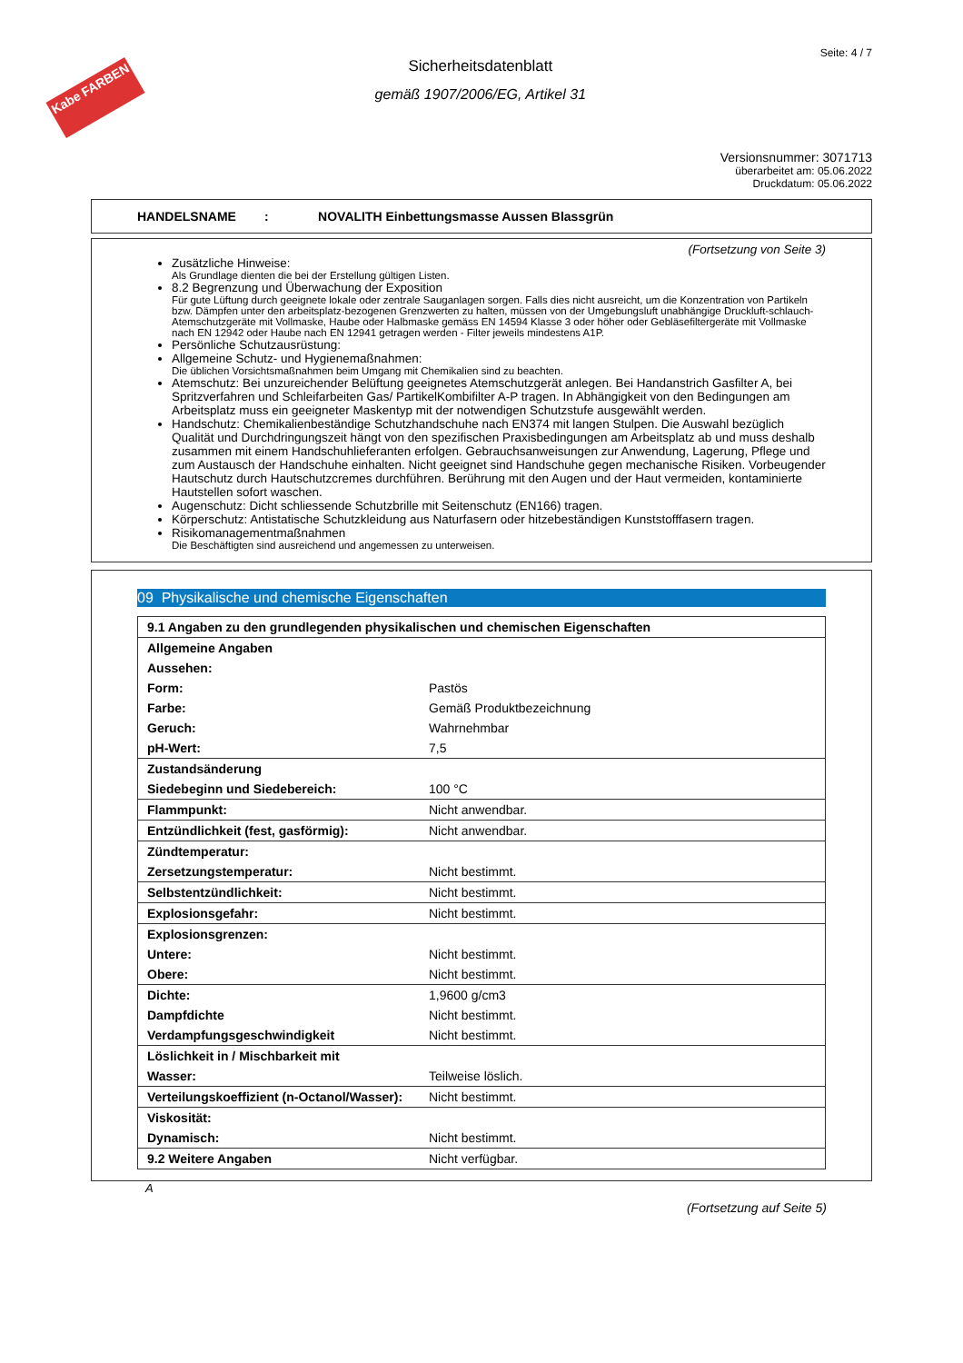Kabe FARBEN
Sicherheitsdatenblatt
gemäß 1907/2006/EG, Artikel 31
Seite: 4 / 7
Versionsnummer: 3071713
überarbeitet am: 05.06.2022
Druckdatum: 05.06.2022
HANDELSNAME : NOVALITH Einbettungsmasse Aussen Blassgrün
(Fortsetzung von Seite 3)
Zusätzliche Hinweise:
Als Grundlage dienten die bei der Erstellung gültigen Listen.
8.2 Begrenzung und Überwachung der Exposition
Für gute Lüftung durch geeignete lokale oder zentrale Sauganlagen sorgen. Falls dies nicht ausreicht, um die Konzentration von Partikeln bzw. Dämpfen unter den arbeitsplatz-bezogenen Grenzwerten zu halten, müssen von der Umgebungsluft unabhängige Druckluft-schlauch-Atemschutzgeräte mit Vollmaske, Haube oder Halbmaske gemäss EN 14594 Klasse 3 oder höher oder Gebläsefiltergeräte mit Vollmaske nach EN 12942 oder Haube nach EN 12941 getragen werden - Filter jeweils mindestens A1P.
Persönliche Schutzausrüstung:
Allgemeine Schutz- und Hygienemaßnahmen:
Die üblichen Vorsichtsmaßnahmen beim Umgang mit Chemikalien sind zu beachten.
Atemschutz: Bei unzureichender Belüftung geeignetes Atemschutzgerät anlegen. Bei Handanstrich Gasfilter A, bei Spritzverfahren und Schleifarbeiten Gas/ PartikelKombifilter A-P tragen. In Abhängigkeit von den Bedingungen am Arbeitsplatz muss ein geeigneter Maskentyp mit der notwendigen Schutzstufe ausgewählt werden.
Handschutz: Chemikalienbeständige Schutzhandschuhe nach EN374 mit langen Stulpen. Die Auswahl bezüglich Qualität und Durchdringungszeit hängt von den spezifischen Praxisbedingungen am Arbeitsplatz ab und muss deshalb zusammen mit einem Handschuhlieferanten erfolgen. Gebrauchsanweisungen zur Anwendung, Lagerung, Pflege und zum Austausch der Handschuhe einhalten. Nicht geeignet sind Handschuhe gegen mechanische Risiken. Vorbeugender Hautschutz durch Hautschutzcremes durchführen. Berührung mit den Augen und der Haut vermeiden, kontaminierte Hautstellen sofort waschen.
Augenschutz: Dicht schliessende Schutzbrille mit Seitenschutz (EN166) tragen.
Körperschutz: Antistatische Schutzkleidung aus Naturfasern oder hitzebeständigen Kunststofffasern tragen.
Risikomanagementmaßnahmen
Die Beschäftigten sind ausreichend und angemessen zu unterweisen.
09 Physikalische und chemische Eigenschaften
| 9.1 Angaben zu den grundlegenden physikalischen und chemischen Eigenschaften | |
| Allgemeine Angaben | |
| Aussehen: | |
| Form: | Pastös |
| Farbe: | Gemäß Produktbezeichnung |
| Geruch: | Wahrnehmbar |
| pH-Wert: | 7,5 |
| Zustandsänderung | |
| Siedebeginn und Siedebereich: | 100 °C |
| Flammpunkt: | Nicht anwendbar. |
| Entzündlichkeit (fest, gasförmig): | Nicht anwendbar. |
| Zündtemperatur: | |
| Zersetzungstemperatur: | Nicht bestimmt. |
| Selbstentzündlichkeit: | Nicht bestimmt. |
| Explosionsgefahr: | Nicht bestimmt. |
| Explosionsgrenzen: | |
| Untere: | Nicht bestimmt. |
| Obere: | Nicht bestimmt. |
| Dichte: | 1,9600 g/cm3 |
| Dampfdichte | Nicht bestimmt. |
| Verdampfungsgeschwindigkeit | Nicht bestimmt. |
| Löslichkeit in / Mischbarkeit mit | |
| Wasser: | Teilweise löslich. |
| Verteilungskoeffizient (n-Octanol/Wasser): | Nicht bestimmt. |
| Viskosität: | |
| Dynamisch: | Nicht bestimmt. |
| 9.2 Weitere Angaben | Nicht verfügbar. |
A
(Fortsetzung auf Seite 5)